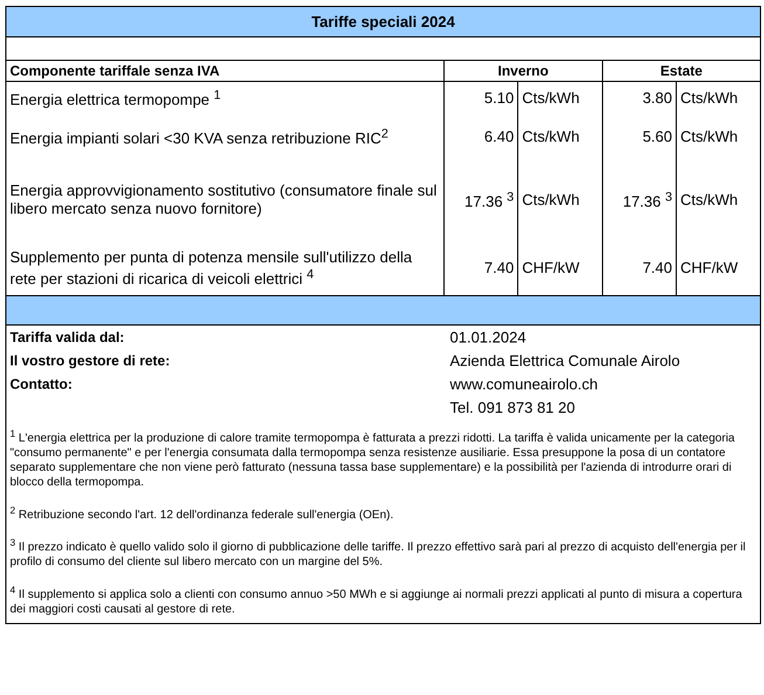| Tariffe speciali 2024 | | | | |
| Componente tariffale senza IVA | Inverno | | Estate | |
| Energia elettrica termopompe <sup>1</sup> | 5.10 | Cts/kWh | 3.80 | Cts/kWh |
| Energia impianti solari <30 KVA senza retribuzione RIC<sup>2</sup> | 6.40 | Cts/kWh | 5.60 | Cts/kWh |
| Energia approvvigionamento sostitutivo (consumatore finale sul libero mercato senza nuovo fornitore) | 17.36 <sup>3</sup> | Cts/kWh | 17.36 <sup>3</sup> | Cts/kWh |
| Supplemento per punta di potenza mensile sull'utilizzo della rete per stazioni di ricarica di veicoli elettrici <sup>4</sup> | 7.40 | CHF/kW | 7.40 | CHF/kW |
| Tariffa valida dal: | 01.01.2024 |
| Il vostro gestore di rete: | Azienda Elettrica Comunale Airolo |
| Contatto: | www.comuneairolo.ch |
| | Tel. 091 873 81 20 |
<sup>1</sup> L'energia elettrica per la produzione di calore tramite termopompa è fatturata a prezzi ridotti. La tariffa è valida unicamente per la categoria "consumo permanente" e per l'energia consumata dalla termopompa senza resistenze ausiliarie. Essa presuppone la posa di un contatore separato supplementare che non viene però fatturato (nessuna tassa base supplementare) e la possibilità per l'azienda di introdurre orari di blocco della termopompa.
<sup>2</sup> Retribuzione secondo l'art. 12 dell'ordinanza federale sull'energia (OEn).
<sup>3</sup> Il prezzo indicato è quello valido solo il giorno di pubblicazione delle tariffe. Il prezzo effettivo sarà pari al prezzo di acquisto dell'energia per il profilo di consumo del cliente sul libero mercato con un margine del 5%.
<sup>4</sup> Il supplemento si applica solo a clienti con consumo annuo >50 MWh e si aggiunge ai normali prezzi applicati al punto di misura a copertura dei maggiori costi causati al gestore di rete.